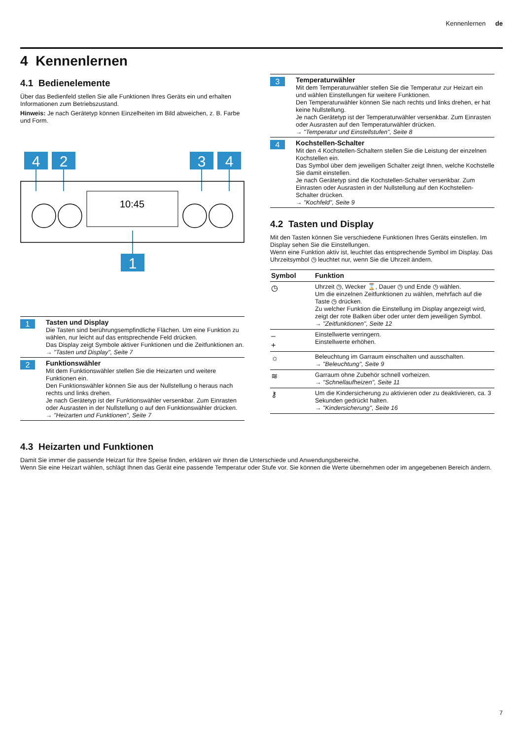Kennenlernen de
4 Kennenlernen
4.1 Bedienelemente
Über das Bedienfeld stellen Sie alle Funktionen Ihres Geräts ein und erhalten Informationen zum Betriebszustand.
Hinweis: Je nach Gerätetyp können Einzelheiten im Bild abweichen, z. B. Farbe und Form.
4
2
3
4
1
10:45
1 Tasten und Display
Die Tasten sind berührungsempfindliche Flächen. Um eine Funktion zu wählen, nur leicht auf das entsprechende Feld drücken.
Das Display zeigt Symbole aktiver Funktionen und die Zeitfunktionen an.
→ "Tasten und Display", Seite 7
2 Funktionswähler
Mit dem Funktionswähler stellen Sie die Heizarten und weitere Funktionen ein.
Den Funktionswähler können Sie aus der Nullstellung o heraus nach rechts und links drehen.
Je nach Gerätetyp ist der Funktionswähler versenkbar. Zum Einrasten oder Ausrasten in der Nullstellung o auf den Funktionswähler drücken.
→ "Heizarten und Funktionen", Seite 7
3 Temperaturwähler
Mit dem Temperaturwähler stellen Sie die Temperatur zur Heizart ein und wählen Einstellungen für weitere Funktionen.
Den Temperaturwähler können Sie nach rechts und links drehen, er hat keine Nullstellung.
Je nach Gerätetyp ist der Temperaturwähler versenkbar. Zum Einrasten oder Ausrasten auf den Temperaturwähler drücken.
→ "Temperatur und Einstellstufen", Seite 8
4 Kochstellen-Schalter
Mit den 4 Kochstellen-Schaltern stellen Sie die Leistung der einzelnen Kochstellen ein.
Das Symbol über dem jeweiligen Schalter zeigt Ihnen, welche Kochstelle Sie damit einstellen.
Je nach Gerätetyp sind die Kochstellen-Schalter versenkbar. Zum Einrasten oder Ausrasten in der Nullstellung auf den Kochstellen-Schalter drücken.
→ "Kochfeld", Seite 9
4.2 Tasten und Display
Mit den Tasten können Sie verschiedene Funktionen Ihres Geräts einstellen. Im Display sehen Sie die Einstellungen.
Wenn eine Funktion aktiv ist, leuchtet das entsprechende Symbol im Display. Das Uhrzeitsymbol ◷ leuchtet nur, wenn Sie die Uhrzeit ändern.
| Symbol | Funktion |
| --- | --- |
| ◷ | Uhrzeit ◷, Wecker ⌛, Dauer ◷ und Ende ◷ wählen. Um die einzelnen Zeitfunktionen zu wählen, mehrfach auf die Taste ◷ drücken. Zu welcher Funktion die Einstellung im Display angezeigt wird, zeigt der rote Balken über oder unter dem jeweiligen Symbol. → "Zeitfunktionen", Seite 12 |
| – + | Einstellwerte verringern. Einstellwerte erhöhen. |
| ☼ | Beleuchtung im Garraum einschalten und ausschalten. → "Beleuchtung", Seite 9 |
| ≋ | Garraum ohne Zubehör schnell vorheizen. → "Schnellaufheizen", Seite 11 |
| ⚷ | Um die Kindersicherung zu aktivieren oder zu deaktivieren, ca. 3 Sekunden gedrückt halten. → "Kindersicherung", Seite 16 |
4.3 Heizarten und Funktionen
Damit Sie immer die passende Heizart für Ihre Speise finden, erklären wir Ihnen die Unterschiede und Anwendungsbereiche.
Wenn Sie eine Heizart wählen, schlägt Ihnen das Gerät eine passende Temperatur oder Stufe vor. Sie können die Werte übernehmen oder im angegebenen Bereich ändern.
7